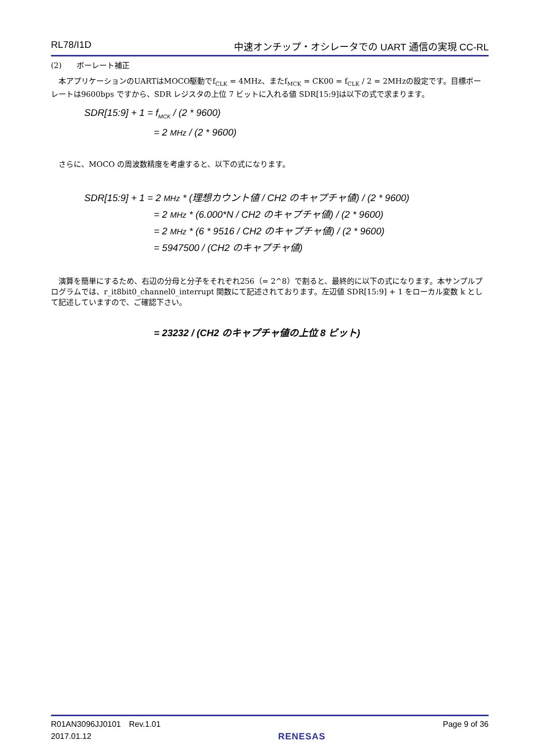RL78/I1D 中速オンチップ・オシレータでの UART 通信の実現 CC-RL
(2)　　ボーレート補正
　本アプリケーションのUARTはMOCO駆動でf<sub>CLK</sub> = 4MHz、またf<sub>MCK</sub> = CK00 = f<sub>CLK</sub> / 2 = 2MHzの設定です。目標ボーレートは9600bps ですから、SDR レジスタの上位 7 ビットに入れる値 SDR[15:9]は以下の式で求まります。
SDR[15:9] + 1 = f<sub>MCK</sub> / (2 * 9600)
= 2 MHz / (2 * 9600)
　さらに、MOCO の周波数精度を考慮すると、以下の式になります。
SDR[15:9] + 1 = 2 MHz * (理想カウント値 / CH2 のキャプチャ値) / (2 * 9600)
= 2 MHz * (6.000*N / CH2 のキャプチャ値) / (2 * 9600)
= 2 MHz * (6 * 9516 / CH2 のキャプチャ値) / (2 * 9600)
= 5947500 / (CH2 のキャプチャ値)
　演算を簡単にするため、右辺の分母と分子をそれぞれ256（= 2^8）で割ると、最終的に以下の式になります。本サンプルプログラムでは、r_it8bit0_channel0_interrupt 関数にて記述されております。左辺値 SDR[15:9] + 1 をローカル変数 k として記述していますので、ご確認下さい。
= 23232 / (CH2 のキャプチャ値の上位 8 ビット)
R01AN3096JJ0101　Rev.1.01
2017.01.12
RENESAS Page 9 of 36